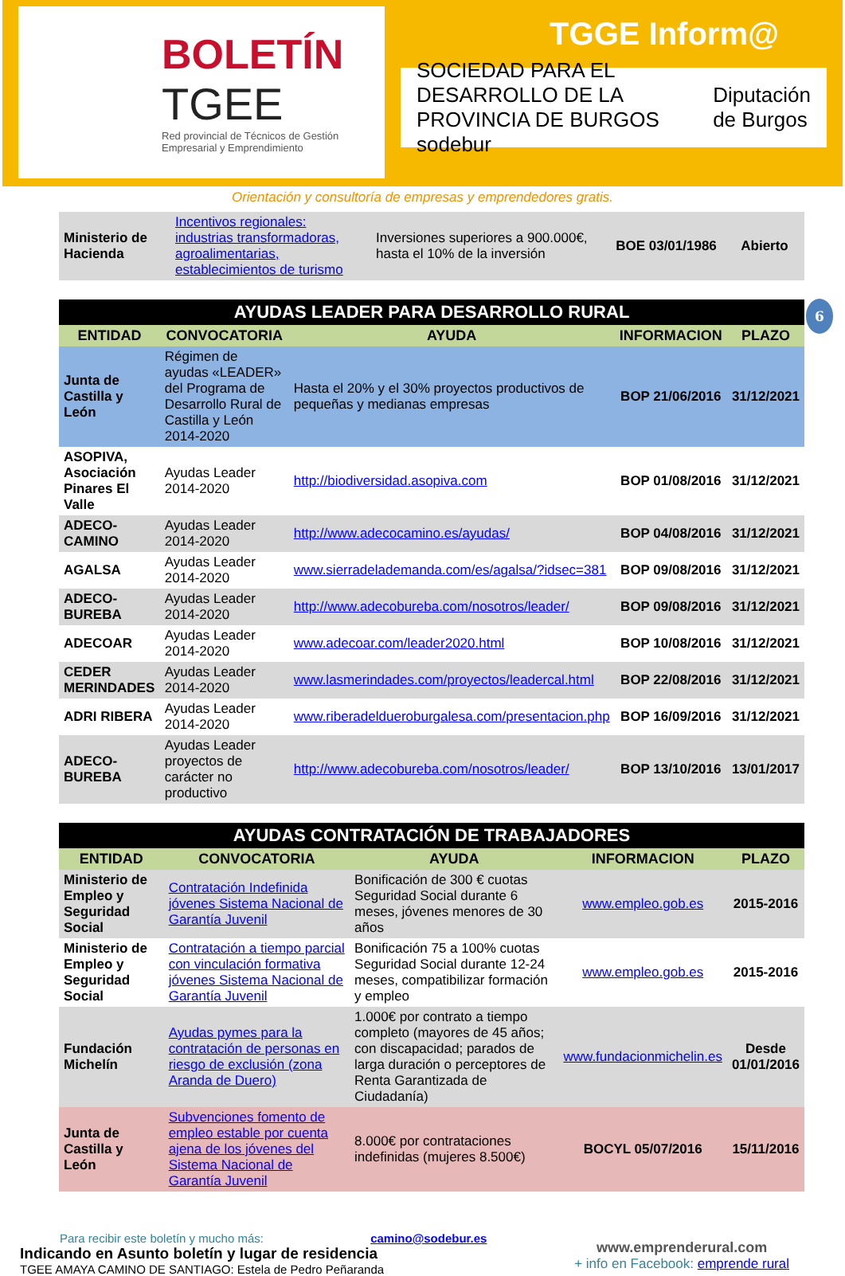BOLETÍN
TGEE
Red provincial de Técnicos de Gestión Empresarial y Emprendimiento
TGGE Inform@
SOCIEDAD PARA EL DESARROLLO DE LA PROVINCIA DE BURGOS sodebur Diputación de Burgos
Orientación y consultoría de empresas y emprendedores gratis.
| Ministerio de Hacienda | Incentivos regionales: industrias transformadoras, agroalimentarias, establecimientos de turismo | Inversiones superiores a 900.000€, hasta el 10% de la inversión | BOE 03/01/1986 | Abierto |
6
| AYUDAS LEADER PARA DESARROLLO RURAL | | | | |
| ENTIDAD | CONVOCATORIA | AYUDA | INFORMACION | PLAZO |
| Junta de Castilla y León | Régimen de ayudas «LEADER» del Programa de Desarrollo Rural de Castilla y León 2014-2020 | Hasta el 20% y el 30% proyectos productivos de pequeñas y medianas empresas | BOP 21/06/2016 | 31/12/2021 |
| ASOPIVA, Asociación Pinares El Valle | Ayudas Leader 2014-2020 | http://biodiversidad.asopiva.com | BOP 01/08/2016 | 31/12/2021 |
| ADECO-CAMINO | Ayudas Leader 2014-2020 | http://www.adecocamino.es/ayudas/ | BOP 04/08/2016 | 31/12/2021 |
| AGALSA | Ayudas Leader 2014-2020 | www.sierradelademanda.com/es/agalsa/?idsec=381 | BOP 09/08/2016 | 31/12/2021 |
| ADECO-BUREBA | Ayudas Leader 2014-2020 | http://www.adecobureba.com/nosotros/leader/ | BOP 09/08/2016 | 31/12/2021 |
| ADECOAR | Ayudas Leader 2014-2020 | www.adecoar.com/leader2020.html | BOP 10/08/2016 | 31/12/2021 |
| CEDER MERINDADES | Ayudas Leader 2014-2020 | www.lasmerindades.com/proyectos/leadercal.html | BOP 22/08/2016 | 31/12/2021 |
| ADRI RIBERA | Ayudas Leader 2014-2020 | www.riberadeldueroburgalesa.com/presentacion.php | BOP 16/09/2016 | 31/12/2021 |
| ADECO-BUREBA | Ayudas Leader proyectos de carácter no productivo | http://www.adecobureba.com/nosotros/leader/ | BOP 13/10/2016 | 13/01/2017 |
| AYUDAS CONTRATACIÓN DE TRABAJADORES | | | | |
| ENTIDAD | CONVOCATORIA | AYUDA | INFORMACION | PLAZO |
| Ministerio de Empleo y Seguridad Social | Contratación Indefinida jóvenes Sistema Nacional de Garantía Juvenil | Bonificación de 300 € cuotas Seguridad Social durante 6 meses, jóvenes menores de 30 años | www.empleo.gob.es | 2015-2016 |
| Ministerio de Empleo y Seguridad Social | Contratación a tiempo parcial con vinculación formativa jóvenes Sistema Nacional de Garantía Juvenil | Bonificación 75 a 100% cuotas Seguridad Social durante 12-24 meses, compatibilizar formación y empleo | www.empleo.gob.es | 2015-2016 |
| Fundación Michelín | Ayudas pymes para la contratación de personas en riesgo de exclusión (zona Aranda de Duero) | 1.000€ por contrato a tiempo completo (mayores de 45 años; con discapacidad; parados de larga duración o perceptores de Renta Garantizada de Ciudadanía) | www.fundacionmichelin.es | Desde 01/01/2016 |
| Junta de Castilla y León | Subvenciones fomento de empleo estable por cuenta ajena de los jóvenes del Sistema Nacional de Garantía Juvenil | 8.000€ por contrataciones indefinidas (mujeres 8.500€) | BOCYL 05/07/2016 | 15/11/2016 |
Para recibir este boletín y mucho más: camino@sodebur.es
Indicando en Asunto boletín y lugar de residencia
TGEE AMAYA CAMINO DE SANTIAGO: Estela de Pedro Peñaranda
www.emprenderural.com
+ info en Facebook: emprende rural